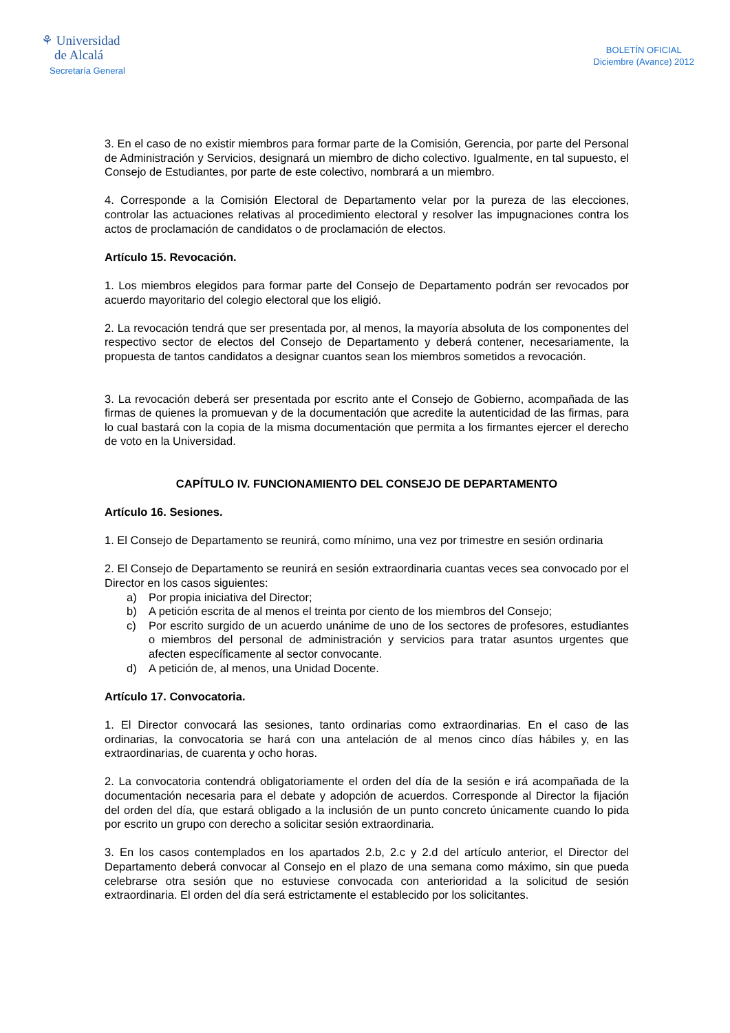⚘ Universidad
de Alcalá
Secretaría General
BOLETÍN OFICIAL
Diciembre (Avance) 2012
3. En el caso de no existir miembros para formar parte de la Comisión, Gerencia, por parte del Personal de Administración y Servicios, designará un miembro de dicho colectivo. Igualmente, en tal supuesto, el Consejo de Estudiantes, por parte de este colectivo, nombrará a un miembro.
4. Corresponde a la Comisión Electoral de Departamento velar por la pureza de las elecciones, controlar las actuaciones relativas al procedimiento electoral y resolver las impugnaciones contra los actos de proclamación de candidatos o de proclamación de electos.
Artículo 15. Revocación.
1. Los miembros elegidos para formar parte del Consejo de Departamento podrán ser revocados por acuerdo mayoritario del colegio electoral que los eligió.
2. La revocación tendrá que ser presentada por, al menos, la mayoría absoluta de los componentes del respectivo sector de electos del Consejo de Departamento y deberá contener, necesariamente, la propuesta de tantos candidatos a designar cuantos sean los miembros sometidos a revocación.
3. La revocación deberá ser presentada por escrito ante el Consejo de Gobierno, acompañada de las firmas de quienes la promuevan y de la documentación que acredite la autenticidad de las firmas, para lo cual bastará con la copia de la misma documentación que permita a los firmantes ejercer el derecho de voto en la Universidad.
CAPÍTULO IV. FUNCIONAMIENTO DEL CONSEJO DE DEPARTAMENTO
Artículo 16. Sesiones.
1. El Consejo de Departamento se reunirá, como mínimo, una vez por trimestre en sesión ordinaria
2. El Consejo de Departamento se reunirá en sesión extraordinaria cuantas veces sea convocado por el Director en los casos siguientes:
a) Por propia iniciativa del Director;
b) A petición escrita de al menos el treinta por ciento de los miembros del Consejo;
c) Por escrito surgido de un acuerdo unánime de uno de los sectores de profesores, estudiantes o miembros del personal de administración y servicios para tratar asuntos urgentes que afecten específicamente al sector convocante.
d) A petición de, al menos, una Unidad Docente.
Artículo 17. Convocatoria.
1. El Director convocará las sesiones, tanto ordinarias como extraordinarias. En el caso de las ordinarias, la convocatoria se hará con una antelación de al menos cinco días hábiles y, en las extraordinarias, de cuarenta y ocho horas.
2. La convocatoria contendrá obligatoriamente el orden del día de la sesión e irá acompañada de la documentación necesaria para el debate y adopción de acuerdos. Corresponde al Director la fijación del orden del día, que estará obligado a la inclusión de un punto concreto únicamente cuando lo pida por escrito un grupo con derecho a solicitar sesión extraordinaria.
3. En los casos contemplados en los apartados 2.b, 2.c y 2.d del artículo anterior, el Director del Departamento deberá convocar al Consejo en el plazo de una semana como máximo, sin que pueda celebrarse otra sesión que no estuviese convocada con anterioridad a la solicitud de sesión extraordinaria. El orden del día será estrictamente el establecido por los solicitantes.